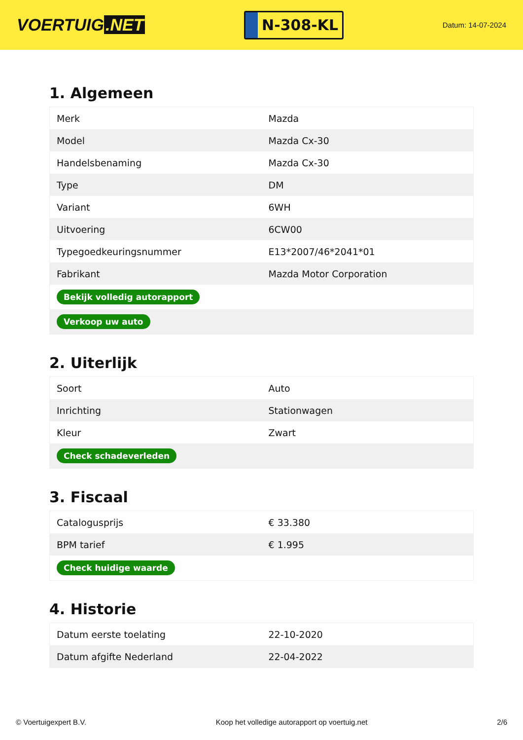VOERTUIG.NET
N-308-KL
Datum: 14-07-2024
1. Algemeen
| Merk | Mazda |
| Model | Mazda Cx-30 |
| Handelsbenaming | Mazda Cx-30 |
| Type | DM |
| Variant | 6WH |
| Uitvoering | 6CW00 |
| Typegoedkeuringsnummer | E13*2007/46*2041*01 |
| Fabrikant | Mazda Motor Corporation |
| Bekijk volledig autorapport | |
| Verkoop uw auto | |
2. Uiterlijk
| Soort | Auto |
| Inrichting | Stationwagen |
| Kleur | Zwart |
| Check schadeverleden | |
3. Fiscaal
| Catalogusprijs | € 33.380 |
| BPM tarief | € 1.995 |
| Check huidige waarde | |
4. Historie
| Datum eerste toelating | 22-10-2020 |
| Datum afgifte Nederland | 22-04-2022 |
© Voertuigexpert B.V. Koop het volledige autorapport op voertuig.net 2/6